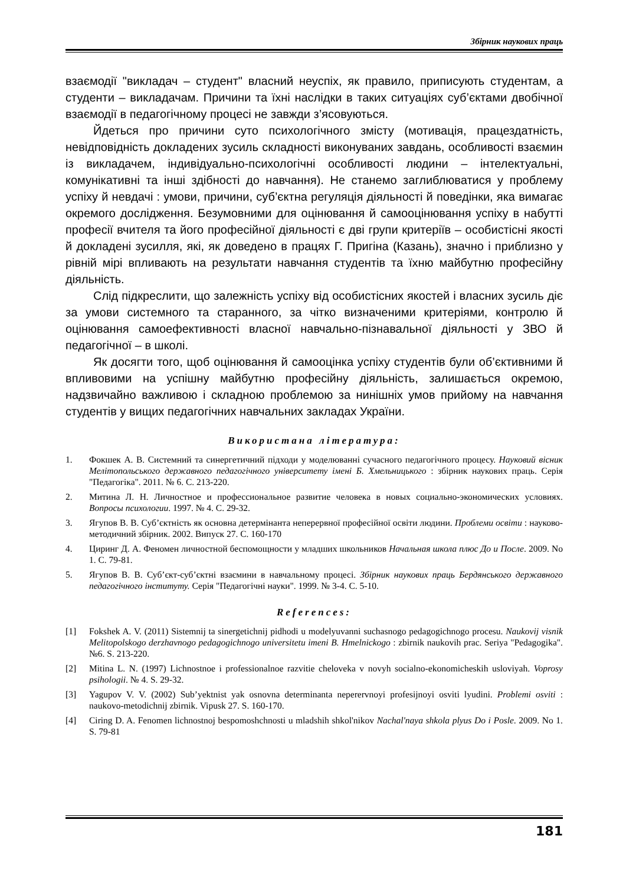Збірник наукових праць
взаємодії "викладач – студент" власний неуспіх, як правило, приписують студентам, а студенти – викладачам. Причини та їхні наслідки в таких ситуаціях суб’єктами двобічної взаємодії в педагогічному процесі не завжди з’ясовуються.
Йдеться про причини суто психологічного змісту (мотивація, працездатність, невідповідність докладених зусиль складності виконуваних завдань, особливості взаємин із викладачем, індивідуально-психологічні особливості людини – інтелектуальні, комунікативні та інші здібності до навчання). Не станемо заглиблюватися у проблему успіху й невдачі : умови, причини, суб’єктна регуляція діяльності й поведінки, яка вимагає окремого дослідження. Безумовними для оцінювання й самооцінювання успіху в набутті професії вчителя та його професійної діяльності є дві групи критеріїв – особистісні якості й докладені зусилля, які, як доведено в працях Г. Пригіна (Казань), значно і приблизно у рівній мірі впливають на результати навчання студентів та їхню майбутню професійну діяльність.
Слід підкреслити, що залежність успіху від особистісних якостей і власних зусиль діє за умови системного та старанного, за чітко визначеними критеріями, контролю й оцінювання самоефективності власної навчально-пізнавальної діяльності у ЗВО й педагогічної – в школі.
Як досягти того, щоб оцінювання й самооцінка успіху студентів були об’єктивними й впливовими на успішну майбутню професійну діяльність, залишається окремою, надзвичайно важливою і складною проблемою за нинішніх умов прийому на навчання студентів у вищих педагогічних навчальних закладах України.
Використана література:
1. Фокшек А. В. Системний та синергетичний підходи у моделюванні сучасного педагогічного процесу. Науковий вісник Мелітопольського державного педагогічного університету імені Б. Хмельницького : збірник наукових праць. Серія "Педагогіка". 2011. № 6. С. 213-220.
2. Митина Л. Н. Личностное и профессиональное развитие человека в новых социально-экономических условиях. Вопросы психологии. 1997. № 4. С. 29-32.
3. Ягупов В. В. Суб’єктність як основна детермінанта неперервної професійної освіти людини. Проблеми освіти : науково-методичний збірник. 2002. Випуск 27. С. 160-170
4. Циринг Д. А. Феномен личностной беспомощности у младших школьников Начальная школа плюс До и После. 2009. No 1. С. 79-81.
5. Ягупов В. В. Суб’єкт-суб’єктні взаємини в навчальному процесі. Збірник наукових праць Бердянського державного педагогічного інституту. Серія "Педагогічні науки". 1999. № 3-4. С. 5-10.
References:
[1] Fokshek A. V. (2011) Sistemnij ta sinergetichnij pidhodi u modelyuvanni suchasnogo pedagogichnogo procesu. Naukovij visnik Melitopolskogo derzhavnogo pedagogichnogo universitetu imeni B. Hmelnickogo : zbirnik naukovih prac. Seriya "Pedagogika". №6. S. 213-220.
[2] Mitina L. N. (1997) Lichnostnoe i professionalnoe razvitie cheloveka v novyh socialno-ekonomicheskih usloviyah. Voprosy psihologii. № 4. S. 29-32.
[3] Yagupov V. V. (2002) Sub’yektnist yak osnovna determinanta neperervnoyi profesijnoyi osviti lyudini. Problemi osviti : naukovo-metodichnij zbirnik. Vipusk 27. S. 160-170.
[4] Ciring D. A. Fenomen lichnostnoj bespomoshchnosti u mladshih shkol'nikov Nachal'naya shkola plyus Do i Posle. 2009. No 1. S. 79-81
181